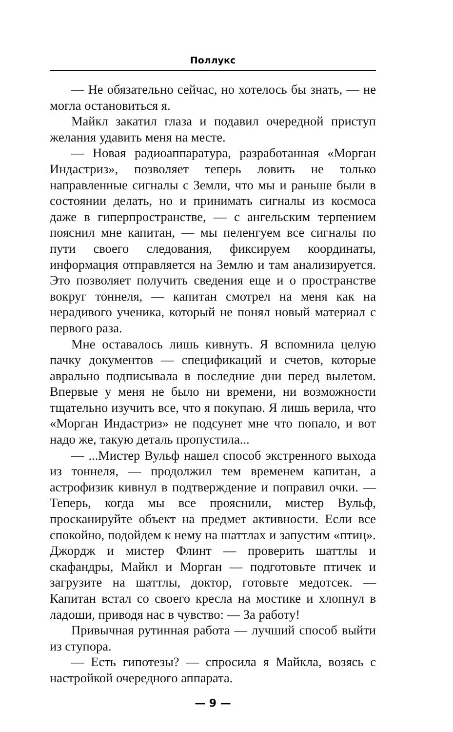Поллукс
— Не обязательно сейчас, но хотелось бы знать, — не могла остановиться я.
Майкл закатил глаза и подавил очередной приступ желания удавить меня на месте.
— Новая радиоаппаратура, разработанная «Морган Индастриз», позволяет теперь ловить не только направленные сигналы с Земли, что мы и раньше были в состоянии делать, но и принимать сигналы из космоса даже в гиперпространстве, — с ангельским терпением пояснил мне капитан, — мы пеленгуем все сигналы по пути своего следования, фиксируем координаты, информация отправляется на Землю и там анализируется. Это позволяет получить сведения еще и о пространстве вокруг тоннеля, — капитан смотрел на меня как на нерадивого ученика, который не понял новый материал с первого раза.
Мне оставалось лишь кивнуть. Я вспомнила целую пачку документов — спецификаций и счетов, которые аврально подписывала в последние дни перед вылетом. Впервые у меня не было ни времени, ни возможности тщательно изучить все, что я покупаю. Я лишь верила, что «Морган Индастриз» не подсунет мне что попало, и вот надо же, такую деталь пропустила...
— ...Мистер Вульф нашел способ экстренного выхода из тоннеля, — продолжил тем временем капитан, а астрофизик кивнул в подтверждение и поправил очки. — Теперь, когда мы все прояснили, мистер Вульф, просканируйте объект на предмет активности. Если все спокойно, подойдем к нему на шаттлах и запустим «птиц». Джордж и мистер Флинт — проверить шаттлы и скафандры, Майкл и Морган — подготовьте птичек и загрузите на шаттлы, доктор, готовьте медотсек. — Капитан встал со своего кресла на мостике и хлопнул в ладоши, приводя нас в чувство: — За работу!
Привычная рутинная работа — лучший способ выйти из ступора.
— Есть гипотезы? — спросила я Майкла, возясь с настройкой очередного аппарата.
— 9 —